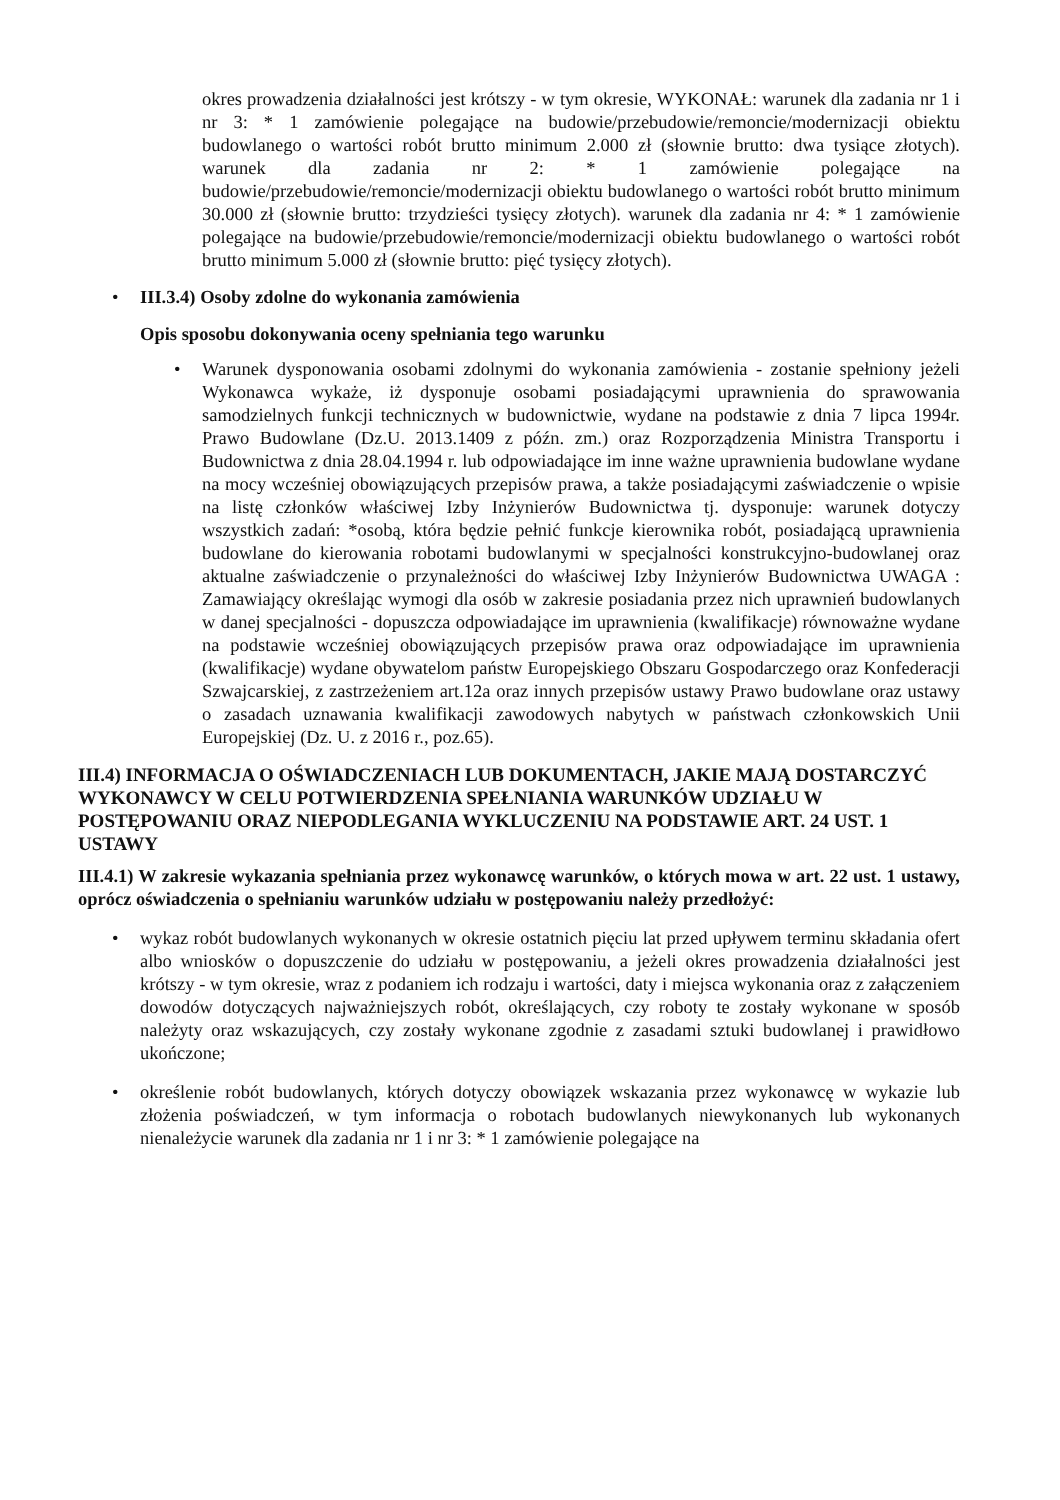okres prowadzenia działalności jest krótszy - w tym okresie, WYKONAŁ: warunek dla zadania nr 1 i nr 3: * 1 zamówienie polegające na budowie/przebudowie/remoncie/modernizacji obiektu budowlanego o wartości robót brutto minimum 2.000 zł (słownie brutto: dwa tysiące złotych). warunek dla zadania nr 2: * 1 zamówienie polegające na budowie/przebudowie/remoncie/modernizacji obiektu budowlanego o wartości robót brutto minimum 30.000 zł (słownie brutto: trzydzieści tysięcy złotych). warunek dla zadania nr 4: * 1 zamówienie polegające na budowie/przebudowie/remoncie/modernizacji obiektu budowlanego o wartości robót brutto minimum 5.000 zł (słownie brutto: pięć tysięcy złotych).
• III.3.4) Osoby zdolne do wykonania zamówienia
Opis sposobu dokonywania oceny spełniania tego warunku
•
Warunek dysponowania osobami zdolnymi do wykonania zamówienia - zostanie spełniony jeżeli Wykonawca wykaże, iż dysponuje osobami posiadającymi uprawnienia do sprawowania samodzielnych funkcji technicznych w budownictwie, wydane na podstawie z dnia 7 lipca 1994r. Prawo Budowlane (Dz.U. 2013.1409 z późn. zm.) oraz Rozporządzenia Ministra Transportu i Budownictwa z dnia 28.04.1994 r. lub odpowiadające im inne ważne uprawnienia budowlane wydane na mocy wcześniej obowiązujących przepisów prawa, a także posiadającymi zaświadczenie o wpisie na listę członków właściwej Izby Inżynierów Budownictwa tj. dysponuje: warunek dotyczy wszystkich zadań: *osobą, która będzie pełnić funkcje kierownika robót, posiadającą uprawnienia budowlane do kierowania robotami budowlanymi w specjalności konstrukcyjno-budowlanej oraz aktualne zaświadczenie o przynależności do właściwej Izby Inżynierów Budownictwa UWAGA : Zamawiający określając wymogi dla osób w zakresie posiadania przez nich uprawnień budowlanych w danej specjalności - dopuszcza odpowiadające im uprawnienia (kwalifikacje) równoważne wydane na podstawie wcześniej obowiązujących przepisów prawa oraz odpowiadające im uprawnienia (kwalifikacje) wydane obywatelom państw Europejskiego Obszaru Gospodarczego oraz Konfederacji Szwajcarskiej, z zastrzeżeniem art.12a oraz innych przepisów ustawy Prawo budowlane oraz ustawy o zasadach uznawania kwalifikacji zawodowych nabytych w państwach członkowskich Unii Europejskiej (Dz. U. z 2016 r., poz.65).
III.4) INFORMACJA O OŚWIADCZENIACH LUB DOKUMENTACH, JAKIE MAJĄ DOSTARCZYĆ WYKONAWCY W CELU POTWIERDZENIA SPEŁNIANIA WARUNKÓW UDZIAŁU W POSTĘPOWANIU ORAZ NIEPODLEGANIA WYKLUCZENIU NA PODSTAWIE ART. 24 UST. 1 USTAWY
III.4.1) W zakresie wykazania spełniania przez wykonawcę warunków, o których mowa w art. 22 ust. 1 ustawy, oprócz oświadczenia o spełnianiu warunków udziału w postępowaniu należy przedłożyć:
•
wykaz robót budowlanych wykonanych w okresie ostatnich pięciu lat przed upływem terminu składania ofert albo wniosków o dopuszczenie do udziału w postępowaniu, a jeżeli okres prowadzenia działalności jest krótszy - w tym okresie, wraz z podaniem ich rodzaju i wartości, daty i miejsca wykonania oraz z załączeniem dowodów dotyczących najważniejszych robót, określających, czy roboty te zostały wykonane w sposób należyty oraz wskazujących, czy zostały wykonane zgodnie z zasadami sztuki budowlanej i prawidłowo ukończone;
•
określenie robót budowlanych, których dotyczy obowiązek wskazania przez wykonawcę w wykazie lub złożenia poświadczeń, w tym informacja o robotach budowlanych niewykonanych lub wykonanych nienależycie warunek dla zadania nr 1 i nr 3: * 1 zamówienie polegające na